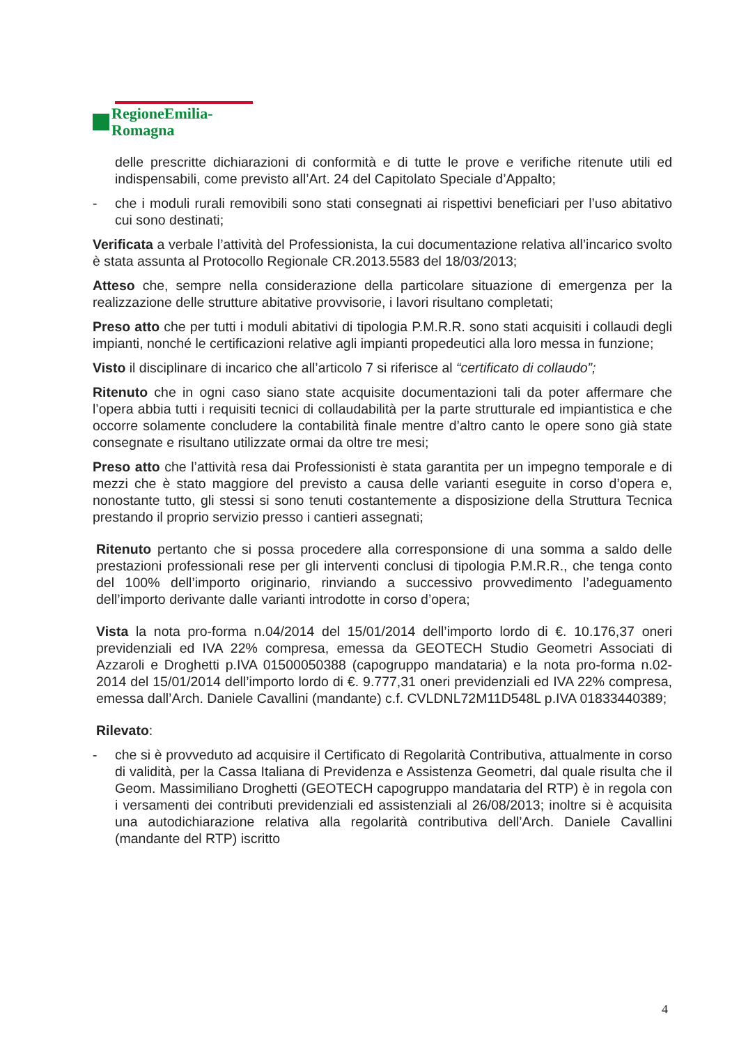RegioneEmilia-Romagna
delle prescritte dichiarazioni di conformità e di tutte le prove e verifiche ritenute utili ed indispensabili, come previsto all’Art. 24 del Capitolato Speciale d’Appalto;
- che i moduli rurali removibili sono stati consegnati ai rispettivi beneficiari per l’uso abitativo cui sono destinati;
Verificata a verbale l’attività del Professionista, la cui documentazione relativa all’incarico svolto è stata assunta al Protocollo Regionale CR.2013.5583 del 18/03/2013;
Atteso che, sempre nella considerazione della particolare situazione di emergenza per la realizzazione delle strutture abitative provvisorie, i lavori risultano completati;
Preso atto che per tutti i moduli abitativi di tipologia P.M.R.R. sono stati acquisiti i collaudi degli impianti, nonché le certificazioni relative agli impianti propedeutici alla loro messa in funzione;
Visto il disciplinare di incarico che all’articolo 7 si riferisce al “certificato di collaudo”;
Ritenuto che in ogni caso siano state acquisite documentazioni tali da poter affermare che l’opera abbia tutti i requisiti tecnici di collaudabilità per la parte strutturale ed impiantistica e che occorre solamente concludere la contabilità finale mentre d’altro canto le opere sono già state consegnate e risultano utilizzate ormai da oltre tre mesi;
Preso atto che l’attività resa dai Professionisti è stata garantita per un impegno temporale e di mezzi che è stato maggiore del previsto a causa delle varianti eseguite in corso d’opera e, nonostante tutto, gli stessi si sono tenuti costantemente a disposizione della Struttura Tecnica prestando il proprio servizio presso i cantieri assegnati;
Ritenuto pertanto che si possa procedere alla corresponsione di una somma a saldo delle prestazioni professionali rese per gli interventi conclusi di tipologia P.M.R.R., che tenga conto del 100% dell’importo originario, rinviando a successivo provvedimento l’adeguamento dell’importo derivante dalle varianti introdotte in corso d’opera;
Vista la nota pro-forma n.04/2014 del 15/01/2014 dell’importo lordo di €. 10.176,37 oneri previdenziali ed IVA 22% compresa, emessa da GEOTECH Studio Geometri Associati di Azzaroli e Droghetti p.IVA 01500050388 (capogruppo mandataria) e la nota pro-forma n.02-2014 del 15/01/2014 dell’importo lordo di €. 9.777,31 oneri previdenziali ed IVA 22% compresa, emessa dall’Arch. Daniele Cavallini (mandante) c.f. CVLDNL72M11D548L p.IVA 01833440389;
Rilevato:
- che si è provveduto ad acquisire il Certificato di Regolarità Contributiva, attualmente in corso di validità, per la Cassa Italiana di Previdenza e Assistenza Geometri, dal quale risulta che il Geom. Massimiliano Droghetti (GEOTECH capogruppo mandataria del RTP) è in regola con i versamenti dei contributi previdenziali ed assistenziali al 26/08/2013; inoltre si è acquisita una autodichiarazione relativa alla regolarità contributiva dell’Arch. Daniele Cavallini (mandante del RTP) iscritto
4